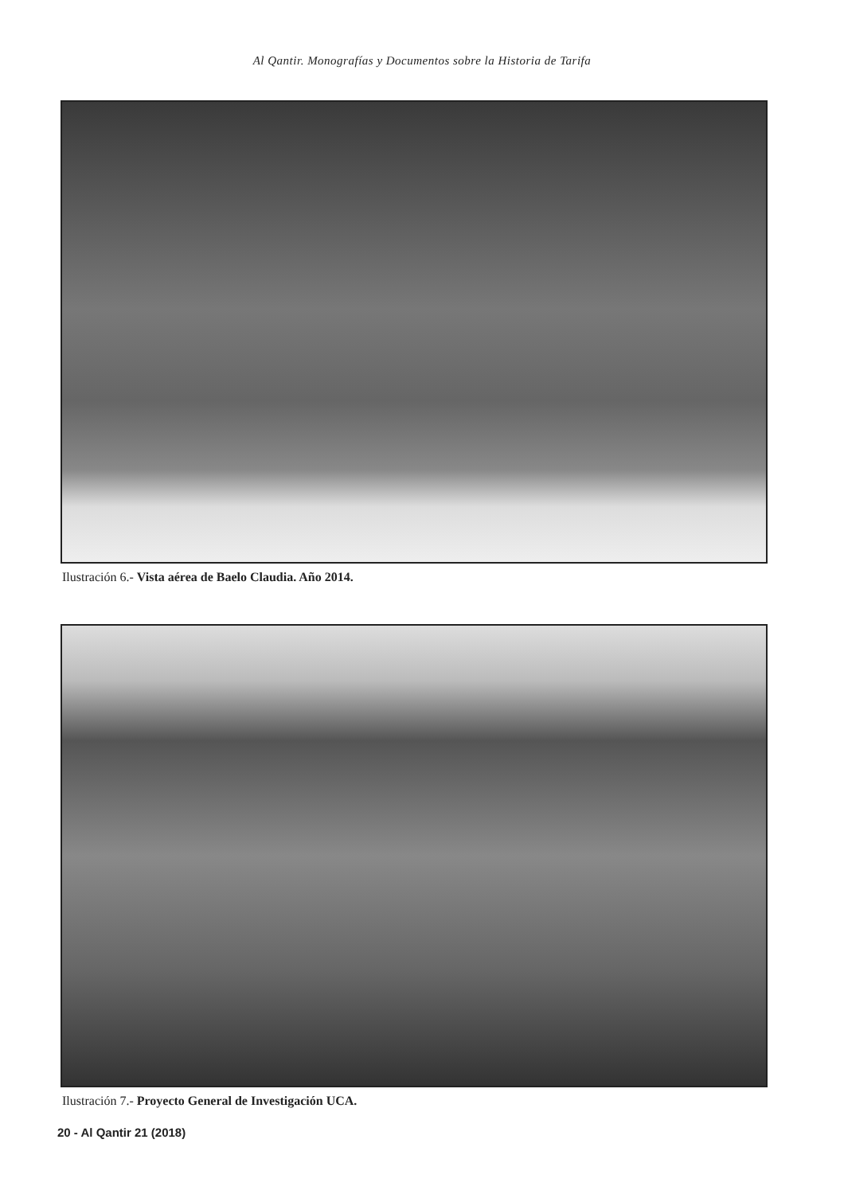Al Qantir. Monografías y Documentos sobre la Historia de Tarifa
Ilustración 6.- Vista aérea de Baelo Claudia. Año 2014.
Ilustración 7.- Proyecto General de Investigación UCA.
20 - Al Qantir 21 (2018)